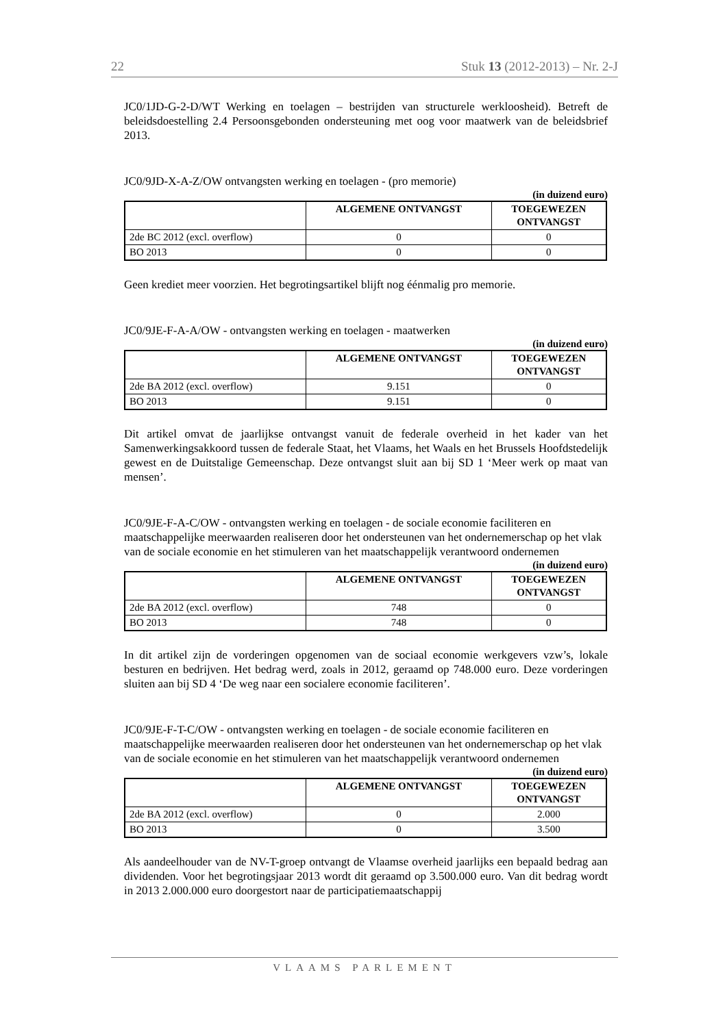22 Stuk 13 (2012-2013) – Nr. 2-J
JC0/1JD-G-2-D/WT Werking en toelagen – bestrijden van structurele werkloosheid). Betreft de beleidsdoestelling 2.4 Persoonsgebonden ondersteuning met oog voor maatwerk van de beleidsbrief 2013.
JC0/9JD-X-A-Z/OW ontvangsten werking en toelagen - (pro memorie)
(in duizend euro)
| | ALGEMENE ONTVANGST | TOEGEWEZEN ONTVANGST |
| --- | --- | --- |
| 2de BC 2012 (excl. overflow) | 0 | 0 |
| BO 2013 | 0 | 0 |
Geen krediet meer voorzien. Het begrotingsartikel blijft nog éénmalig pro memorie.
JC0/9JE-F-A-A/OW - ontvangsten werking en toelagen - maatwerken
(in duizend euro)
| | ALGEMENE ONTVANGST | TOEGEWEZEN ONTVANGST |
| --- | --- | --- |
| 2de BA 2012 (excl. overflow) | 9.151 | 0 |
| BO 2013 | 9.151 | 0 |
Dit artikel omvat de jaarlijkse ontvangst vanuit de federale overheid in het kader van het Samenwerkingsakkoord tussen de federale Staat, het Vlaams, het Waals en het Brussels Hoofdstedelijk gewest en de Duitstalige Gemeenschap. Deze ontvangst sluit aan bij SD 1 ‘Meer werk op maat van mensen’.
JC0/9JE-F-A-C/OW - ontvangsten werking en toelagen - de sociale economie faciliteren en maatschappelijke meerwaarden realiseren door het ondersteunen van het ondernemerschap op het vlak van de sociale economie en het stimuleren van het maatschappelijk verantwoord ondernemen
(in duizend euro)
| | ALGEMENE ONTVANGST | TOEGEWEZEN ONTVANGST |
| --- | --- | --- |
| 2de BA 2012 (excl. overflow) | 748 | 0 |
| BO 2013 | 748 | 0 |
In dit artikel zijn de vorderingen opgenomen van de sociaal economie werkgevers vzw’s, lokale besturen en bedrijven. Het bedrag werd, zoals in 2012, geraamd op 748.000 euro. Deze vorderingen sluiten aan bij SD 4 ‘De weg naar een socialere economie faciliteren’.
JC0/9JE-F-T-C/OW - ontvangsten werking en toelagen - de sociale economie faciliteren en maatschappelijke meerwaarden realiseren door het ondersteunen van het ondernemerschap op het vlak van de sociale economie en het stimuleren van het maatschappelijk verantwoord ondernemen
(in duizend euro)
| | ALGEMENE ONTVANGST | TOEGEWEZEN ONTVANGST |
| --- | --- | --- |
| 2de BA 2012 (excl. overflow) | 0 | 2.000 |
| BO 2013 | 0 | 3.500 |
Als aandeelhouder van de NV-T-groep ontvangt de Vlaamse overheid jaarlijks een bepaald bedrag aan dividenden. Voor het begrotingsjaar 2013 wordt dit geraamd op 3.500.000 euro. Van dit bedrag wordt in 2013 2.000.000 euro doorgestort naar de participatiemaatschappij
VLAAMS PARLEMENT